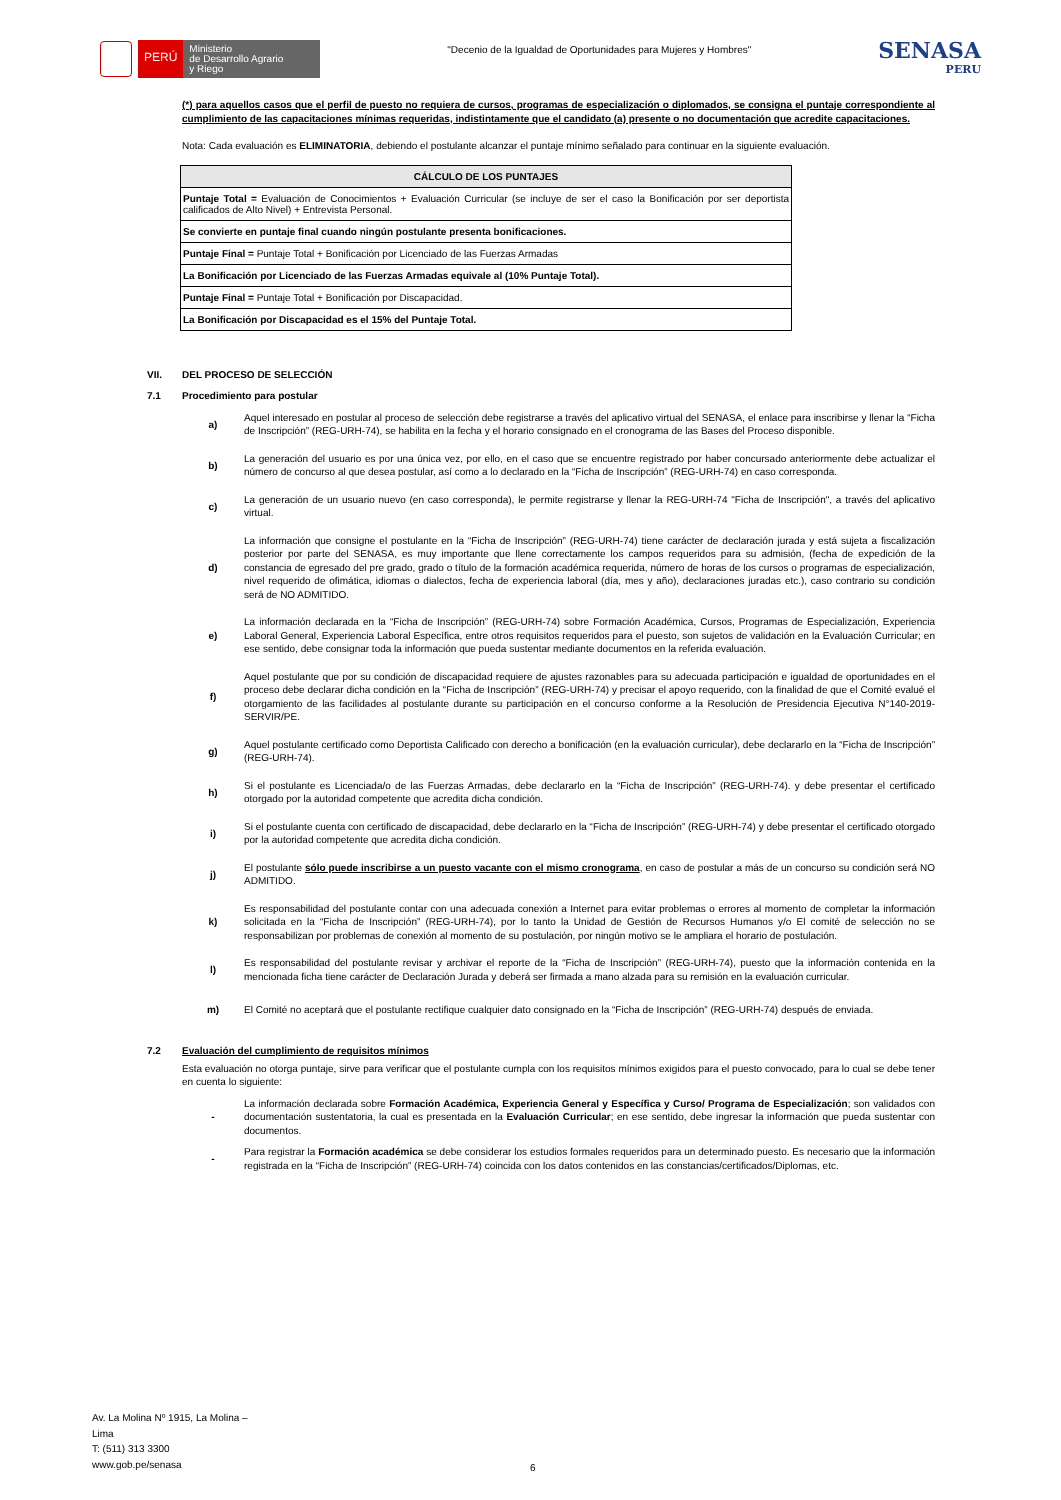PERÚ
Ministerio
de Desarrollo Agrario
y Riego
"Decenio de la Igualdad de Oportunidades para Mujeres y Hombres"
SENASA
PERU
(*) para aquellos casos que el perfil de puesto no requiera de cursos, programas de especialización o diplomados, se consigna el puntaje correspondiente al cumplimiento de las capacitaciones mínimas requeridas, indistintamente que el candidato (a) presente o no documentación que acredite capacitaciones.
Nota: Cada evaluación es ELIMINATORIA, debiendo el postulante alcanzar el puntaje mínimo señalado para continuar en la siguiente evaluación.
| CÁLCULO DE LOS PUNTAJES |
| --- |
| Puntaje Total = Evaluación de Conocimientos + Evaluación Curricular (se incluye de ser el caso la Bonificación por ser deportista calificados de Alto Nivel) + Entrevista Personal. |
| Se convierte en puntaje final cuando ningún postulante presenta bonificaciones. |
| Puntaje Final = Puntaje Total + Bonificación por Licenciado de las Fuerzas Armadas |
| La Bonificación por Licenciado de las Fuerzas Armadas equivale al (10% Puntaje Total). |
| Puntaje Final = Puntaje Total + Bonificación por Discapacidad. |
| La Bonificación por Discapacidad es el 15% del Puntaje Total. |
VII. DEL PROCESO DE SELECCIÓN
7.1 Procedimiento para postular
a)
Aquel interesado en postular al proceso de selección debe registrarse a través del aplicativo virtual del SENASA, el enlace para inscribirse y llenar la “Ficha de Inscripción” (REG-URH-74), se habilita en la fecha y el horario consignado en el cronograma de las Bases del Proceso disponible.
b)
La generación del usuario es por una única vez, por ello, en el caso que se encuentre registrado por haber concursado anteriormente debe actualizar el número de concurso al que desea postular, así como a lo declarado en la “Ficha de Inscripción” (REG-URH-74) en caso corresponda.
c)
La generación de un usuario nuevo (en caso corresponda), le permite registrarse y llenar la REG-URH-74 "Ficha de Inscripción", a través del aplicativo virtual.
d)
La información que consigne el postulante en la “Ficha de Inscripción” (REG-URH-74) tiene carácter de declaración jurada y está sujeta a fiscalización posterior por parte del SENASA, es muy importante que llene correctamente los campos requeridos para su admisión, (fecha de expedición de la constancia de egresado del pre grado, grado o título de la formación académica requerida, número de horas de los cursos o programas de especialización, nivel requerido de ofimática, idiomas o dialectos, fecha de experiencia laboral (día, mes y año), declaraciones juradas etc.), caso contrario su condición será de NO ADMITIDO.
e)
La información declarada en la “Ficha de Inscripción” (REG-URH-74) sobre Formación Académica, Cursos, Programas de Especialización, Experiencia Laboral General, Experiencia Laboral Específica, entre otros requisitos requeridos para el puesto, son sujetos de validación en la Evaluación Curricular; en ese sentido, debe consignar toda la información que pueda sustentar mediante documentos en la referida evaluación.
f)
Aquel postulante que por su condición de discapacidad requiere de ajustes razonables para su adecuada participación e igualdad de oportunidades en el proceso debe declarar dicha condición en la “Ficha de Inscripción” (REG-URH-74) y precisar el apoyo requerido, con la finalidad de que el Comité evalué el otorgamiento de las facilidades al postulante durante su participación en el concurso conforme a la Resolución de Presidencia Ejecutiva N°140-2019-SERVIR/PE.
g)
Aquel postulante certificado como Deportista Calificado con derecho a bonificación (en la evaluación curricular), debe declararlo en la “Ficha de Inscripción” (REG-URH-74).
h)
Si el postulante es Licenciada/o de las Fuerzas Armadas, debe declararlo en la “Ficha de Inscripción” (REG-URH-74). y debe presentar el certificado otorgado por la autoridad competente que acredita dicha condición.
i)
Si el postulante cuenta con certificado de discapacidad, debe declararlo en la “Ficha de Inscripción” (REG-URH-74) y debe presentar el certificado otorgado por la autoridad competente que acredita dicha condición.
j)
El postulante sólo puede inscribirse a un puesto vacante con el mismo cronograma, en caso de postular a más de un concurso su condición será NO ADMITIDO.
k)
Es responsabilidad del postulante contar con una adecuada conexión a Internet para evitar problemas o errores al momento de completar la información solicitada en la “Ficha de Inscripción” (REG-URH-74), por lo tanto la Unidad de Gestión de Recursos Humanos y/o El comité de selección no se responsabilizan por problemas de conexión al momento de su postulación, por ningún motivo se le ampliara el horario de postulación.
l)
Es responsabilidad del postulante revisar y archivar el reporte de la “Ficha de Inscripción” (REG-URH-74), puesto que la información contenida en la mencionada ficha tiene carácter de Declaración Jurada y deberá ser firmada a mano alzada para su remisión en la evaluación curricular.
m)
El Comité no aceptará que el postulante rectifique cualquier dato consignado en la “Ficha de Inscripción” (REG-URH-74) después de enviada.
7.2 Evaluación del cumplimiento de requisitos mínimos
Esta evaluación no otorga puntaje, sirve para verificar que el postulante cumpla con los requisitos mínimos exigidos para el puesto convocado, para lo cual se debe tener en cuenta lo siguiente:
-
La información declarada sobre Formación Académica, Experiencia General y Específica y Curso/ Programa de Especialización; son validados con documentación sustentatoria, la cual es presentada en la Evaluación Curricular; en ese sentido, debe ingresar la información que pueda sustentar con documentos.
-
Para registrar la Formación académica se debe considerar los estudios formales requeridos para un determinado puesto. Es necesario que la información registrada en la “Ficha de Inscripción” (REG-URH-74) coincida con los datos contenidos en las constancias/certificados/Diplomas, etc.
Av. La Molina Nº 1915, La Molina –
Lima
T: (511) 313 3300
www.gob.pe/senasa
6